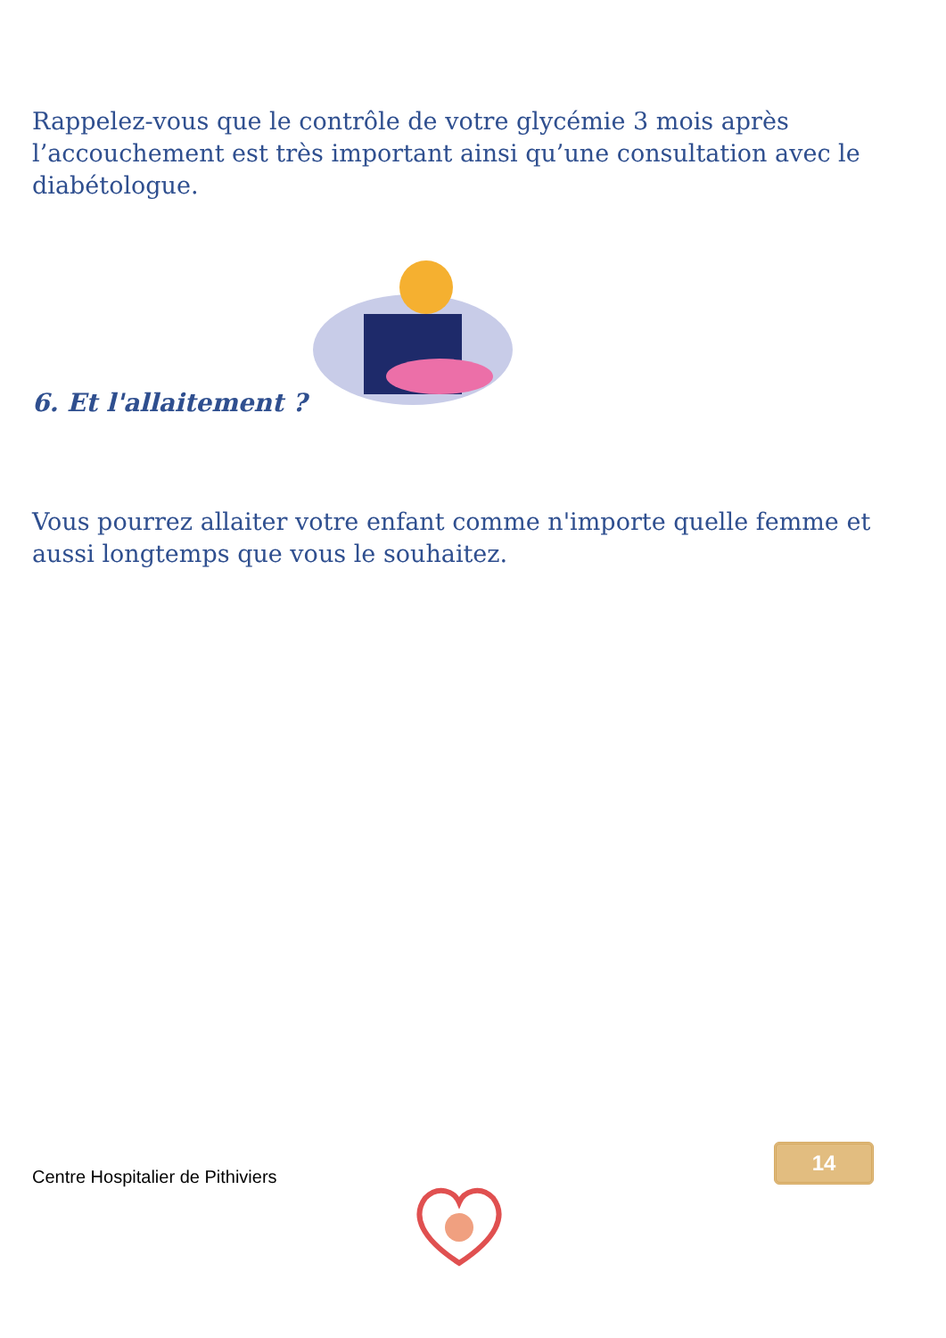Rappelez-vous que le contrôle de votre glycémie 3 mois après l’accouchement est très important ainsi qu’une consultation avec le diabétologue.
6. Et l'allaitement ?
Vous pourrez allaiter votre enfant comme n'importe quelle femme et aussi longtemps que vous le souhaitez.
Centre Hospitalier de Pithiviers
14